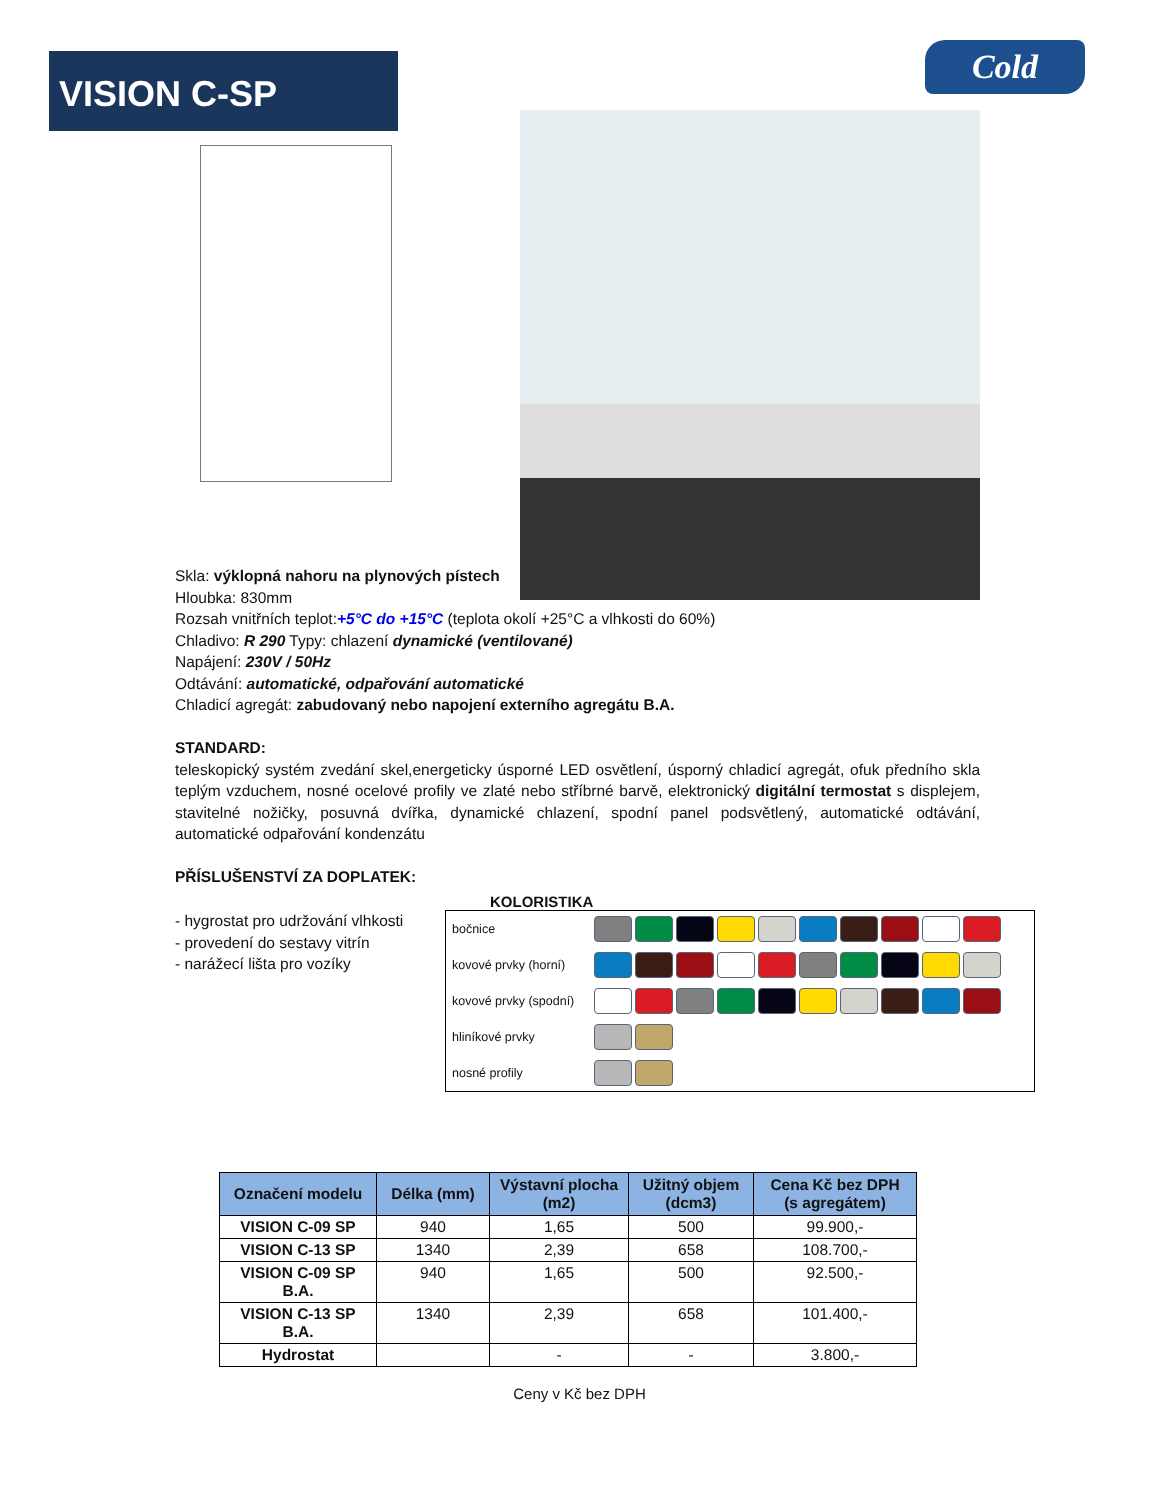VISION C-SP Cold
Skla: výklopná nahoru na plynových pístech
Hloubka: 830mm
Rozsah vnitřních teplot:+5°C do +15°C (teplota okolí +25°C a vlhkosti do 60%)
Chladivo: R 290 Typy: chlazení dynamické (ventilované)
Napájení: 230V / 50Hz
Odtávání: automatické, odpařování automatické
Chladicí agregát: zabudovaný nebo napojení externího agregátu B.A.
STANDARD:
teleskopický systém zvedání skel,energeticky úsporné LED osvětlení, úsporný chladicí agregát, ofuk předního skla teplým vzduchem, nosné ocelové profily ve zlaté nebo stříbrné barvě, elektronický digitální termostat s displejem, stavitelné nožičky, posuvná dvířka, dynamické chlazení, spodní panel podsvětlený, automatické odtávání, automatické odpařování kondenzátu
PŘÍSLUŠENSTVÍ ZA DOPLATEK:
- hygrostat pro udržování vlhkosti
- provedení do sestavy vitrín
- narážecí lišta pro vozíky
KOLORISTIKA
| bočnice | |
| kovové prvky (horní) | |
| kovové prvky (spodní) | |
| hliníkové prvky | |
| nosné profily | |
| Označení modelu | Délka (mm) | Výstavní plocha (m2) | Užitný objem (dcm3) | Cena Kč bez DPH (s agregátem) |
| --- | --- | --- | --- | --- |
| VISION C-09 SP | 940 | 1,65 | 500 | 99.900,- |
| VISION C-13 SP | 1340 | 2,39 | 658 | 108.700,- |
| VISION C-09 SP B.A. | 940 | 1,65 | 500 | 92.500,- |
| VISION C-13 SP B.A. | 1340 | 2,39 | 658 | 101.400,- |
| Hydrostat | | - | - | 3.800,- |
Ceny v Kč bez DPH